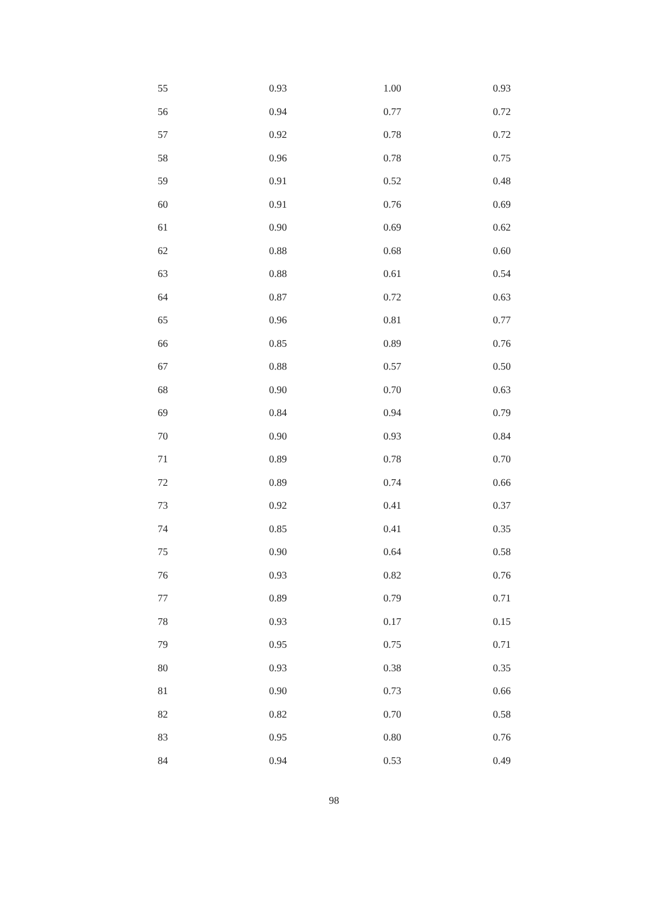| 55 | 0.93 | 1.00 | 0.93 |
| 56 | 0.94 | 0.77 | 0.72 |
| 57 | 0.92 | 0.78 | 0.72 |
| 58 | 0.96 | 0.78 | 0.75 |
| 59 | 0.91 | 0.52 | 0.48 |
| 60 | 0.91 | 0.76 | 0.69 |
| 61 | 0.90 | 0.69 | 0.62 |
| 62 | 0.88 | 0.68 | 0.60 |
| 63 | 0.88 | 0.61 | 0.54 |
| 64 | 0.87 | 0.72 | 0.63 |
| 65 | 0.96 | 0.81 | 0.77 |
| 66 | 0.85 | 0.89 | 0.76 |
| 67 | 0.88 | 0.57 | 0.50 |
| 68 | 0.90 | 0.70 | 0.63 |
| 69 | 0.84 | 0.94 | 0.79 |
| 70 | 0.90 | 0.93 | 0.84 |
| 71 | 0.89 | 0.78 | 0.70 |
| 72 | 0.89 | 0.74 | 0.66 |
| 73 | 0.92 | 0.41 | 0.37 |
| 74 | 0.85 | 0.41 | 0.35 |
| 75 | 0.90 | 0.64 | 0.58 |
| 76 | 0.93 | 0.82 | 0.76 |
| 77 | 0.89 | 0.79 | 0.71 |
| 78 | 0.93 | 0.17 | 0.15 |
| 79 | 0.95 | 0.75 | 0.71 |
| 80 | 0.93 | 0.38 | 0.35 |
| 81 | 0.90 | 0.73 | 0.66 |
| 82 | 0.82 | 0.70 | 0.58 |
| 83 | 0.95 | 0.80 | 0.76 |
| 84 | 0.94 | 0.53 | 0.49 |
98